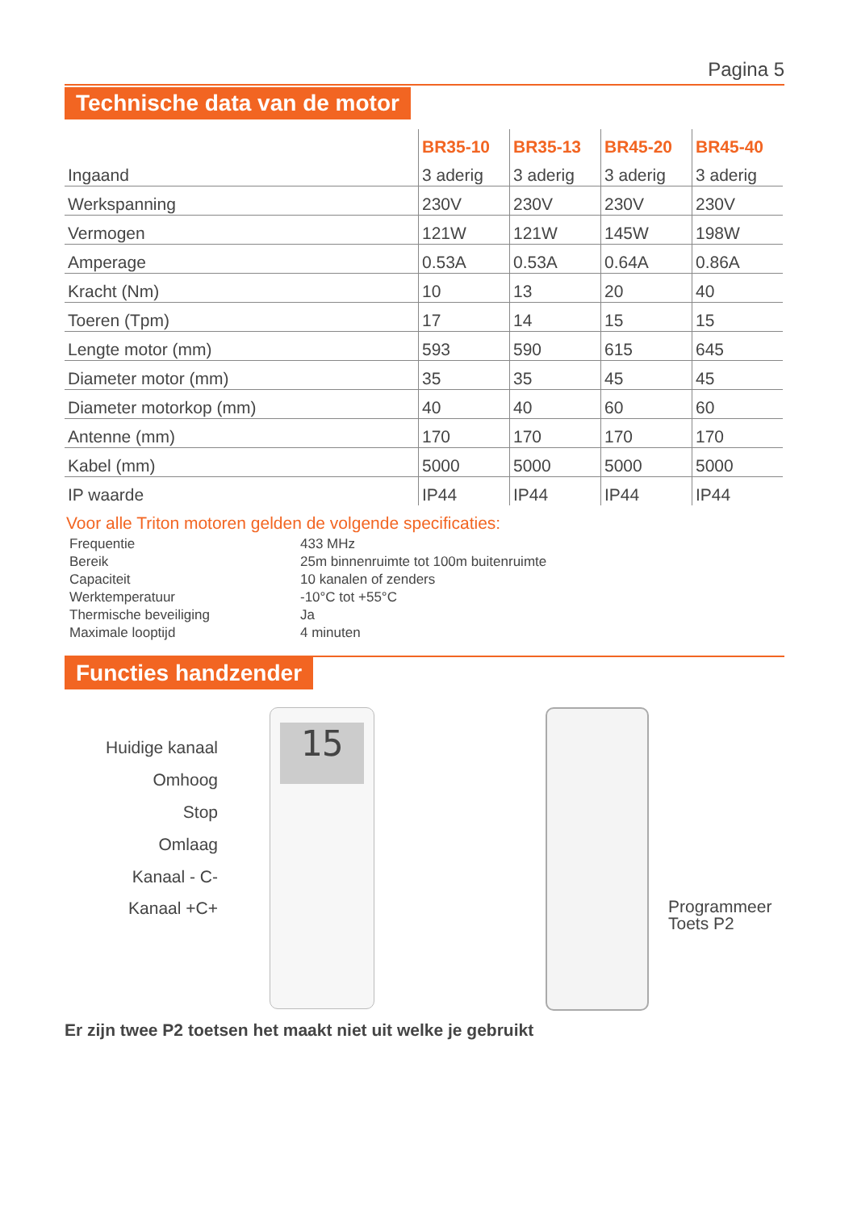Pagina 5
Technische data van de motor
| | BR35-10 | BR35-13 | BR45-20 | BR45-40 |
| --- | --- | --- | --- | --- |
| Ingaand | 3 aderig | 3 aderig | 3 aderig | 3 aderig |
| Werkspanning | 230V | 230V | 230V | 230V |
| Vermogen | 121W | 121W | 145W | 198W |
| Amperage | 0.53A | 0.53A | 0.64A | 0.86A |
| Kracht (Nm) | 10 | 13 | 20 | 40 |
| Toeren (Tpm) | 17 | 14 | 15 | 15 |
| Lengte motor (mm) | 593 | 590 | 615 | 645 |
| Diameter motor (mm) | 35 | 35 | 45 | 45 |
| Diameter motorkop (mm) | 40 | 40 | 60 | 60 |
| Antenne (mm) | 170 | 170 | 170 | 170 |
| Kabel (mm) | 5000 | 5000 | 5000 | 5000 |
| IP waarde | IP44 | IP44 | IP44 | IP44 |
Voor alle Triton motoren gelden de volgende specificaties:
| Frequentie | 433 MHz |
| Bereik | 25m binnenruimte tot 100m buitenruimte |
| Capaciteit | 10 kanalen of zenders |
| Werktemperatuur | -10°C tot +55°C |
| Thermische beveiliging | Ja |
| Maximale looptijd | 4 minuten |
Functies handzender
Huidige kanaal
Omhoog
Stop
Omlaag
Kanaal - C-
Kanaal +C+
15
Programmeer
Toets P2
Er zijn twee P2 toetsen het maakt niet uit welke je gebruikt